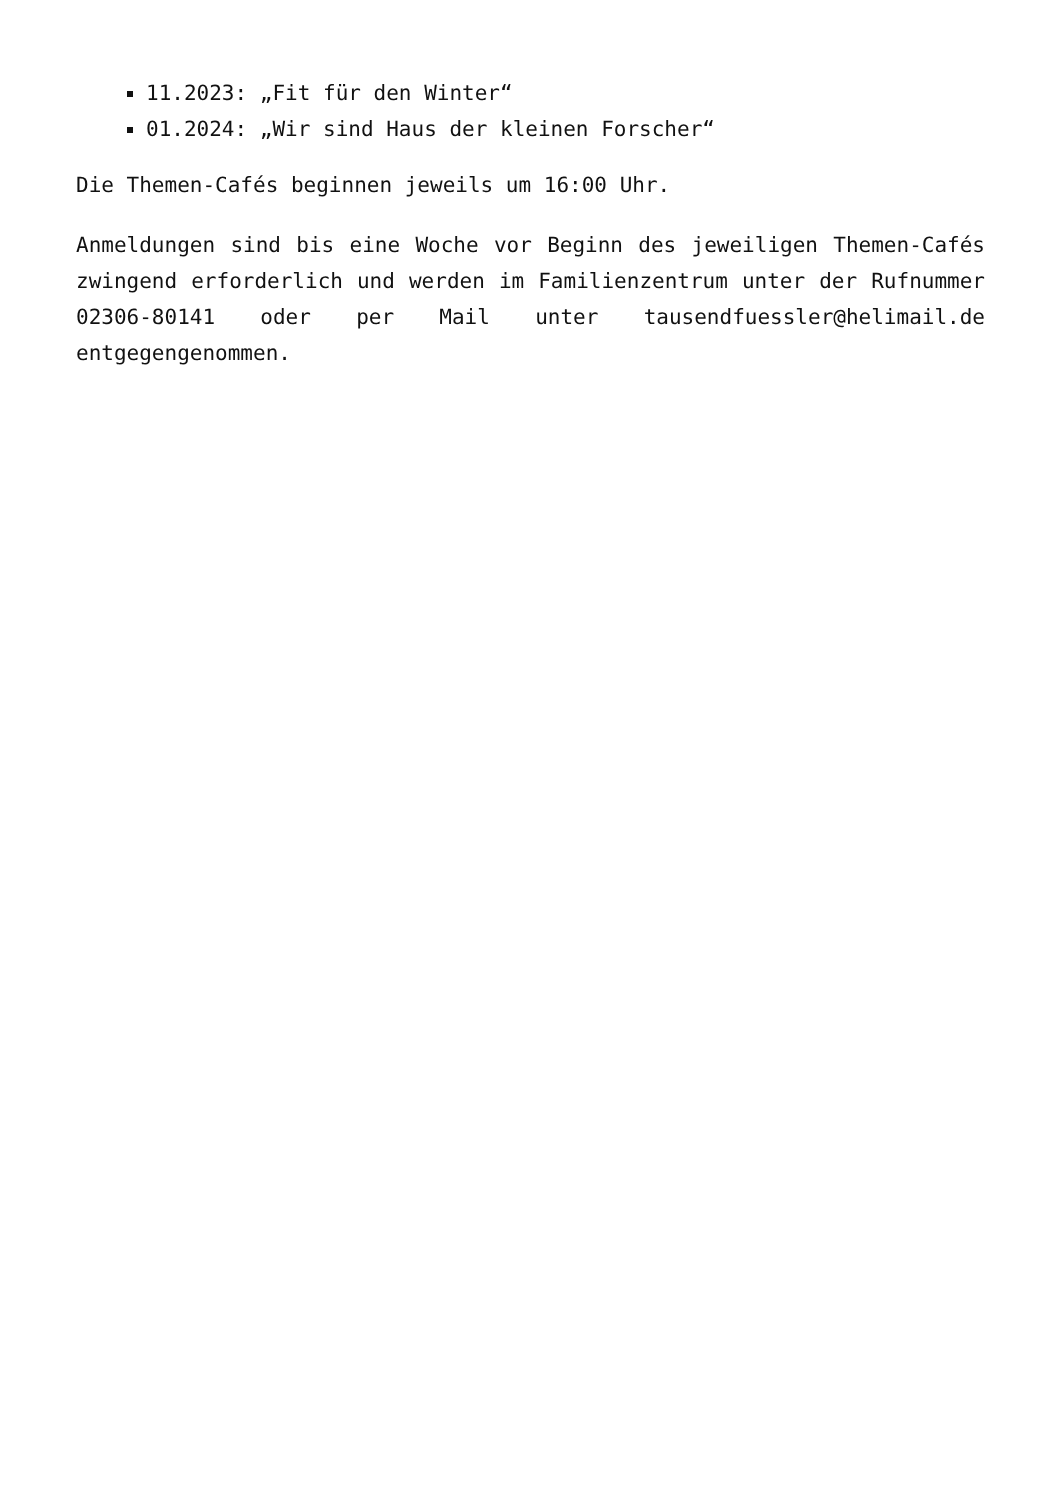11.2023: „Fit für den Winter“
01.2024: „Wir sind Haus der kleinen Forscher“
Die Themen-Cafés beginnen jeweils um 16:00 Uhr.
Anmeldungen sind bis eine Woche vor Beginn des jeweiligen Themen-Cafés zwingend erforderlich und werden im Familienzentrum unter der Rufnummer 02306-80141 oder per Mail unter tausendfuessler@helimail.de entgegengenommen.